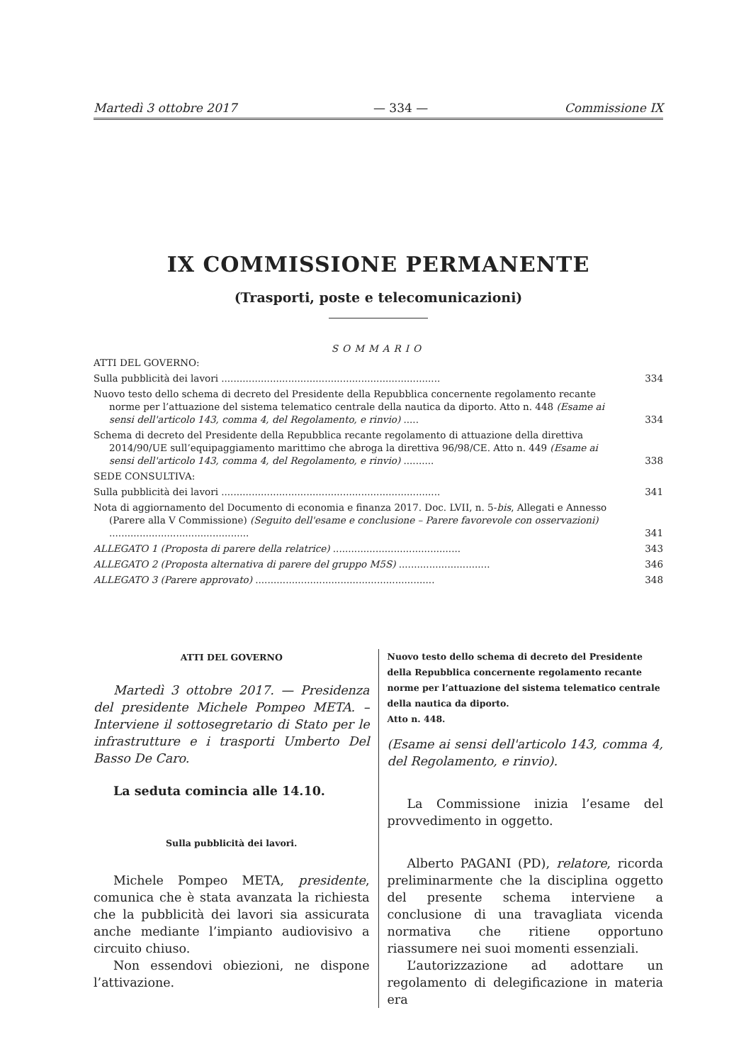Martedì 3 ottobre 2017 — 334 — Commissione IX
IX COMMISSIONE PERMANENTE
(Trasporti, poste e telecomunicazioni)
SOMMARIO
ATTI DEL GOVERNO:
Sulla pubblicità dei lavori ........................................................................
334
Nuovo testo dello schema di decreto del Presidente della Repubblica concernente regolamento recante norme per l’attuazione del sistema telematico centrale della nautica da diporto. Atto n. 448 (Esame ai sensi dell'articolo 143, comma 4, del Regolamento, e rinvio) .....
334
Schema di decreto del Presidente della Repubblica recante regolamento di attuazione della direttiva 2014/90/UE sull’equipaggiamento marittimo che abroga la direttiva 96/98/CE. Atto n. 449 (Esame ai sensi dell'articolo 143, comma 4, del Regolamento, e rinvio) ..........
338
SEDE CONSULTIVA:
Sulla pubblicità dei lavori ........................................................................
341
Nota di aggiornamento del Documento di economia e finanza 2017. Doc. LVII, n. 5-bis, Allegati e Annesso (Parere alla V Commissione) (Seguito dell'esame e conclusione – Parere favorevole con osservazioni) ..............................................
341
ALLEGATO 1 (Proposta di parere della relatrice) ..........................................
343
ALLEGATO 2 (Proposta alternativa di parere del gruppo M5S) ..............................
346
ALLEGATO 3 (Parere approvato) ...........................................................
348
ATTI DEL GOVERNO
Martedì 3 ottobre 2017. — Presidenza del presidente Michele Pompeo META. – Interviene il sottosegretario di Stato per le infrastrutture e i trasporti Umberto Del Basso De Caro.
La seduta comincia alle 14.10.
Sulla pubblicità dei lavori.
Michele Pompeo META, presidente, comunica che è stata avanzata la richiesta che la pubblicità dei lavori sia assicurata anche mediante l’impianto audiovisivo a circuito chiuso.
Non essendovi obiezioni, ne dispone l’attivazione.
Nuovo testo dello schema di decreto del Presidente della Repubblica concernente regolamento recante norme per l’attuazione del sistema telematico centrale della nautica da diporto.
Atto n. 448.
(Esame ai sensi dell'articolo 143, comma 4, del Regolamento, e rinvio).
La Commissione inizia l’esame del provvedimento in oggetto.
Alberto PAGANI (PD), relatore, ricorda preliminarmente che la disciplina oggetto del presente schema interviene a conclusione di una travagliata vicenda normativa che ritiene opportuno riassumere nei suoi momenti essenziali.
L’autorizzazione ad adottare un regolamento di delegificazione in materia era